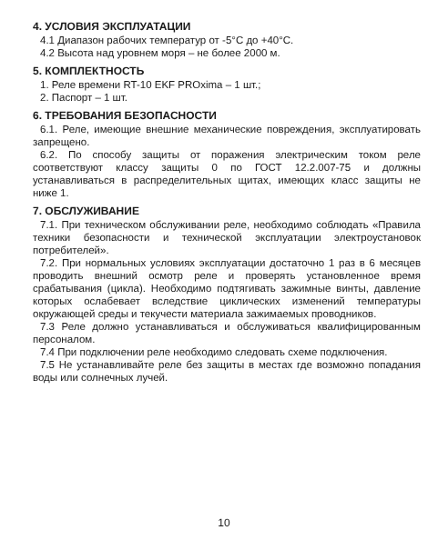4. УСЛОВИЯ ЭКСПЛУАТАЦИИ
4.1 Диапазон рабочих температур от -5°С до +40°С.
4.2 Высота над уровнем моря – не более 2000 м.
5. КОМПЛЕКТНОСТЬ
1. Реле времени RT-10 EKF PROxima – 1 шт.;
2. Паспорт – 1 шт.
6. ТРЕБОВАНИЯ БЕЗОПАСНОСТИ
6.1. Реле, имеющие внешние механические повреждения, эксплуатировать запрещено.
6.2. По способу защиты от поражения электрическим током реле соответствуют классу защиты 0 по ГОСТ 12.2.007-75 и должны устанавливаться в распределительных щитах, имеющих класс защиты не ниже 1.
7. ОБСЛУЖИВАНИЕ
7.1. При техническом обслуживании реле, необходимо соблюдать «Правила техники безопасности и технической эксплуатации электроустановок потребителей».
7.2. При нормальных условиях эксплуатации достаточно 1 раз в 6 месяцев проводить внешний осмотр реле и проверять установленное время срабатывания (цикла). Необходимо подтягивать зажимные винты, давление которых ослабевает вследствие циклических изменений температуры окружающей среды и текучести материала зажимаемых проводников.
7.3 Реле должно устанавливаться и обслуживаться квалифицированным персоналом.
7.4 При подключении реле необходимо следовать схеме подключения.
7.5 Не устанавливайте реле без защиты в местах где возможно попадания воды или солнечных лучей.
10